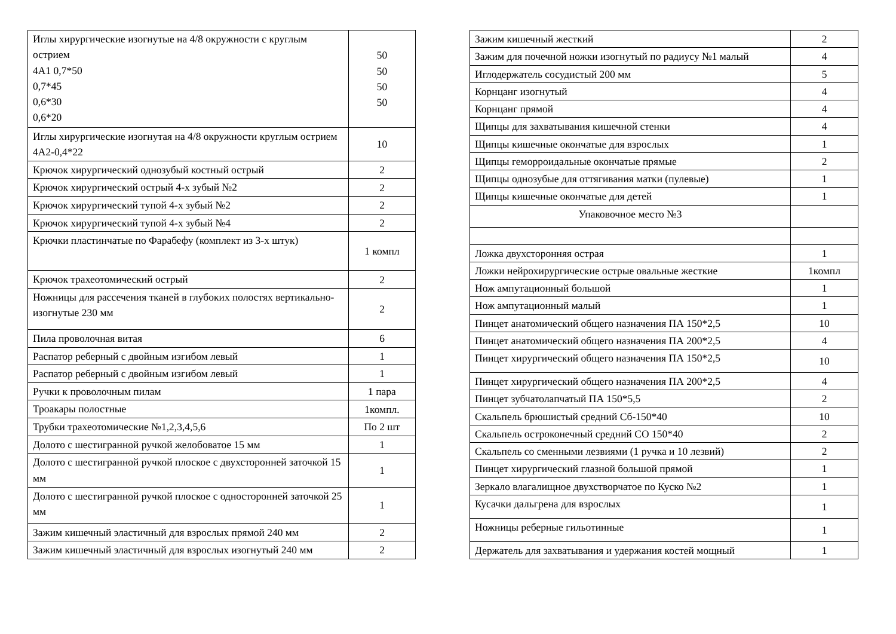| Иглы хирургические изогнутые на 4/8 окружности с круглым острием 4А1 0,7*50 0,7*45 0,6*30 0,6*20 | 50 50 50 50 |
| Иглы хирургические изогнутая на 4/8 окружности круглым острием 4А2-0,4*22 | 10 |
| Крючок хирургический однозубый костный острый | 2 |
| Крючок хирургический острый 4-х зубый №2 | 2 |
| Крючок хирургический тупой 4-х зубый №2 | 2 |
| Крючок хирургический тупой 4-х зубый №4 | 2 |
| Крючки пластинчатые по Фарабефу (комплект из 3-х штук) | 1 компл |
| Крючок трахеотомический острый | 2 |
| Ножницы для рассечения тканей в глубоких полостях вертикально-изогнутые 230 мм | 2 |
| Пила проволочная витая | 6 |
| Распатор реберный с двойным изгибом левый | 1 |
| Распатор реберный с двойным изгибом левый | 1 |
| Ручки к проволочным пилам | 1 пара |
| Троакары полостные | 1компл. |
| Трубки трахеотомические №1,2,3,4,5,6 | По 2 шт |
| Долото с шестигранной ручкой желобоватое 15 мм | 1 |
| Долото с шестигранной ручкой плоское с двухсторонней заточкой 15 мм | 1 |
| Долото с шестигранной ручкой плоское с односторонней заточкой 25 мм | 1 |
| Зажим кишечный эластичный для взрослых прямой 240 мм | 2 |
| Зажим кишечный эластичный для взрослых изогнутый 240 мм | 2 |
| Зажим кишечный жесткий | 2 |
| Зажим для почечной ножки изогнутый по радиусу №1 малый | 4 |
| Иглодержатель сосудистый 200 мм | 5 |
| Корнцанг изогнутый | 4 |
| Корнцанг прямой | 4 |
| Щипцы для захватывания кишечной стенки | 4 |
| Щипцы кишечные окончатые для взрослых | 1 |
| Щипцы геморроидальные окончатые прямые | 2 |
| Щипцы однозубые для оттягивания матки (пулевые) | 1 |
| Щипцы кишечные окончатые для детей | 1 |
| Упаковочное место №3 | |
| Ложка двухсторонняя острая | 1 |
| Ложки нейрохирургические острые овальные жесткие | 1компл |
| Нож ампутационный большой | 1 |
| Нож ампутационный малый | 1 |
| Пинцет анатомический общего назначения ПА 150*2,5 | 10 |
| Пинцет анатомический общего назначения ПА 200*2,5 | 4 |
| Пинцет хирургический общего назначения ПА 150*2,5 | 10 |
| Пинцет хирургический общего назначения ПА 200*2,5 | 4 |
| Пинцет зубчатолапчатый ПА 150*5,5 | 2 |
| Скальпель брюшистый средний Сб-150*40 | 10 |
| Скальпель остроконечный средний СО 150*40 | 2 |
| Скальпель со сменными лезвиями (1 ручка и 10 лезвий) | 2 |
| Пинцет хирургический глазной большой прямой | 1 |
| Зеркало влагалищное двухстворчатое по Куско №2 | 1 |
| Кусачки дальгрена для взрослых | 1 |
| Ножницы реберные гильотинные | 1 |
| Держатель для захватывания и удержания костей мощный | 1 |